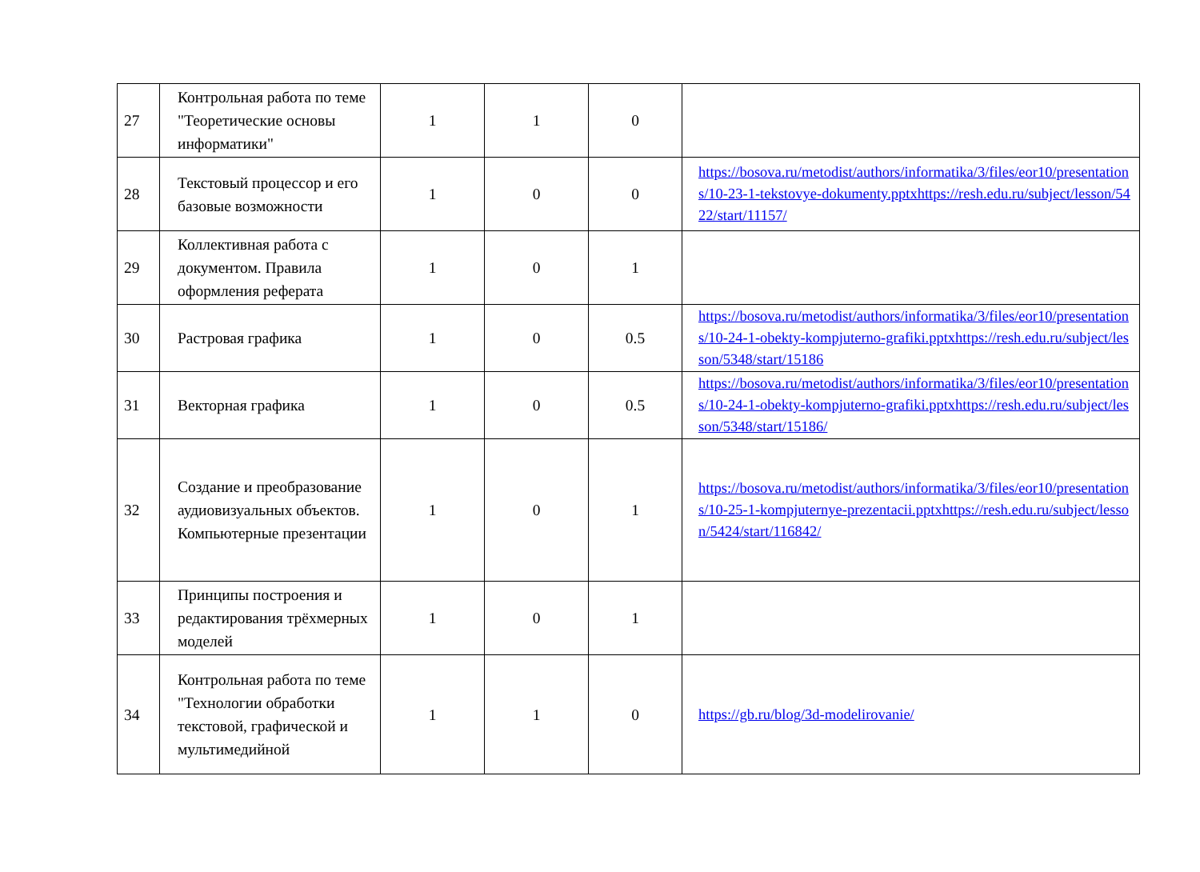| 27 | Контрольная работа по теме "Теоретические основы информатики" | 1 | 1 | 0 | |
| 28 | Текстовый процессор и его базовые возможности | 1 | 0 | 0 | https://bosova.ru/metodist/authors/informatika/3/files/eor10/presentations/10-23-1-tekstovye-dokumenty.pptxhttps://resh.edu.ru/subject/lesson/5422/start/11157/ |
| 29 | Коллективная работа с документом. Правила оформления реферата | 1 | 0 | 1 | |
| 30 | Растровая графика | 1 | 0 | 0.5 | https://bosova.ru/metodist/authors/informatika/3/files/eor10/presentations/10-24-1-obekty-kompjuterno-grafiki.pptxhttps://resh.edu.ru/subject/lesson/5348/start/15186 |
| 31 | Векторная графика | 1 | 0 | 0.5 | https://bosova.ru/metodist/authors/informatika/3/files/eor10/presentations/10-24-1-obekty-kompjuterno-grafiki.pptxhttps://resh.edu.ru/subject/lesson/5348/start/15186/ |
| 32 | Создание и преобразование аудиовизуальных объектов. Компьютерные презентации | 1 | 0 | 1 | https://bosova.ru/metodist/authors/informatika/3/files/eor10/presentations/10-25-1-kompjuternye-prezentacii.pptxhttps://resh.edu.ru/subject/lesson/5424/start/116842/ |
| 33 | Принципы построения и редактирования трёхмерных моделей | 1 | 0 | 1 | |
| 34 | Контрольная работа по теме "Технологии обработки текстовой, графической и мультимедийной | 1 | 1 | 0 | https://gb.ru/blog/3d-modelirovanie/ |